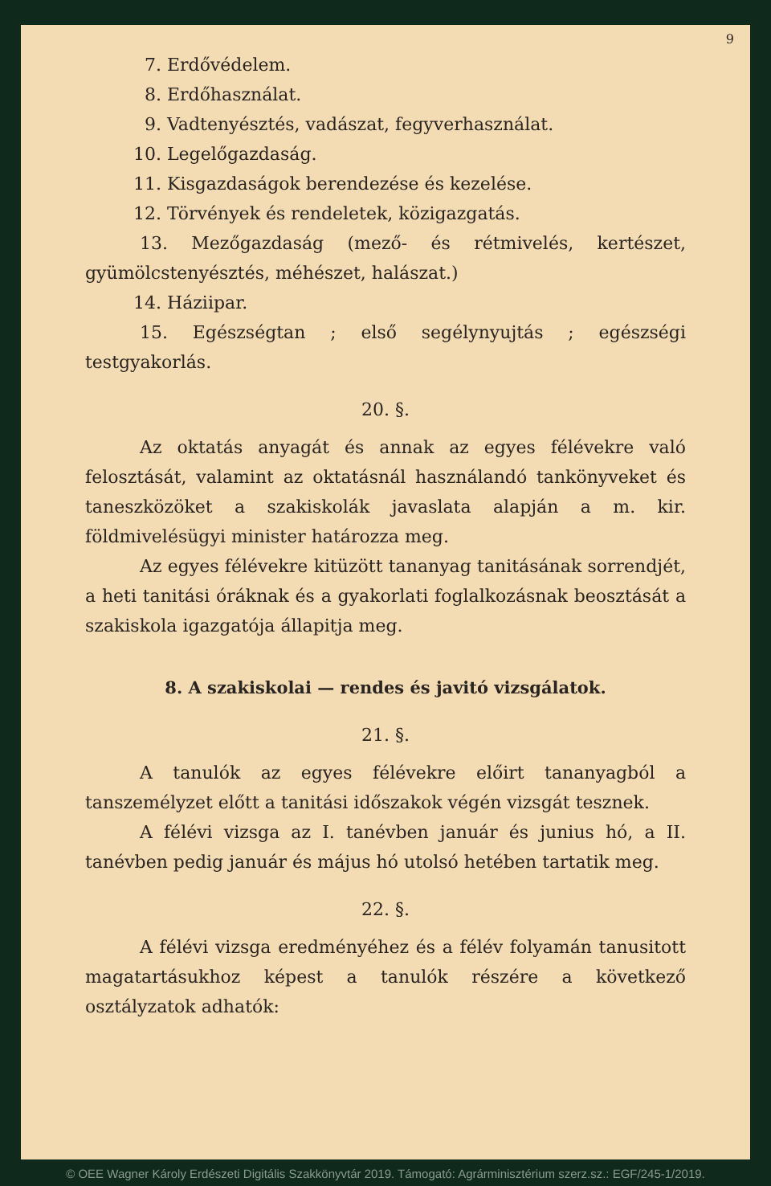9
7. Erdővédelem.
8. Erdőhasználat.
9. Vadtenyésztés, vadászat, fegyverhasználat.
10. Legelőgazdaság.
11. Kisgazdaságok berendezése és kezelése.
12. Törvények és rendeletek, közigazgatás.
13. Mezőgazdaság (mező- és rétmivelés, kertészet, gyümölcstenyésztés, méhészet, halászat.)
14. Háziipar.
15. Egészségtan ; első segélynyujtás ; egészségi testgyakorlás.
20. §.
Az oktatás anyagát és annak az egyes félévekre való felosztását, valamint az oktatásnál használandó tankönyveket és taneszközöket a szakiskolák javaslata alapján a m. kir. földmivelésügyi minister határozza meg.
Az egyes félévekre kitüzött tananyag tanitásának sorrendjét, a heti tanitási óráknak és a gyakorlati foglalkozásnak beosztását a szakiskola igazgatója állapitja meg.
8. A szakiskolai — rendes és javitó vizsgálatok.
21. §.
A tanulók az egyes félévekre előirt tananyagból a tanszemélyzet előtt a tanitási időszakok végén vizsgát tesznek.
A félévi vizsga az I. tanévben január és junius hó, a II. tanévben pedig január és május hó utolsó hetében tartatik meg.
22. §.
A félévi vizsga eredményéhez és a félév folyamán tanusitott magatartásukhoz képest a tanulók részére a következő osztályzatok adhatók:
© OEE Wagner Károly Erdészeti Digitális Szakkönyvtár 2019. Támogató: Agrárminisztérium szerz.sz.: EGF/245-1/2019.